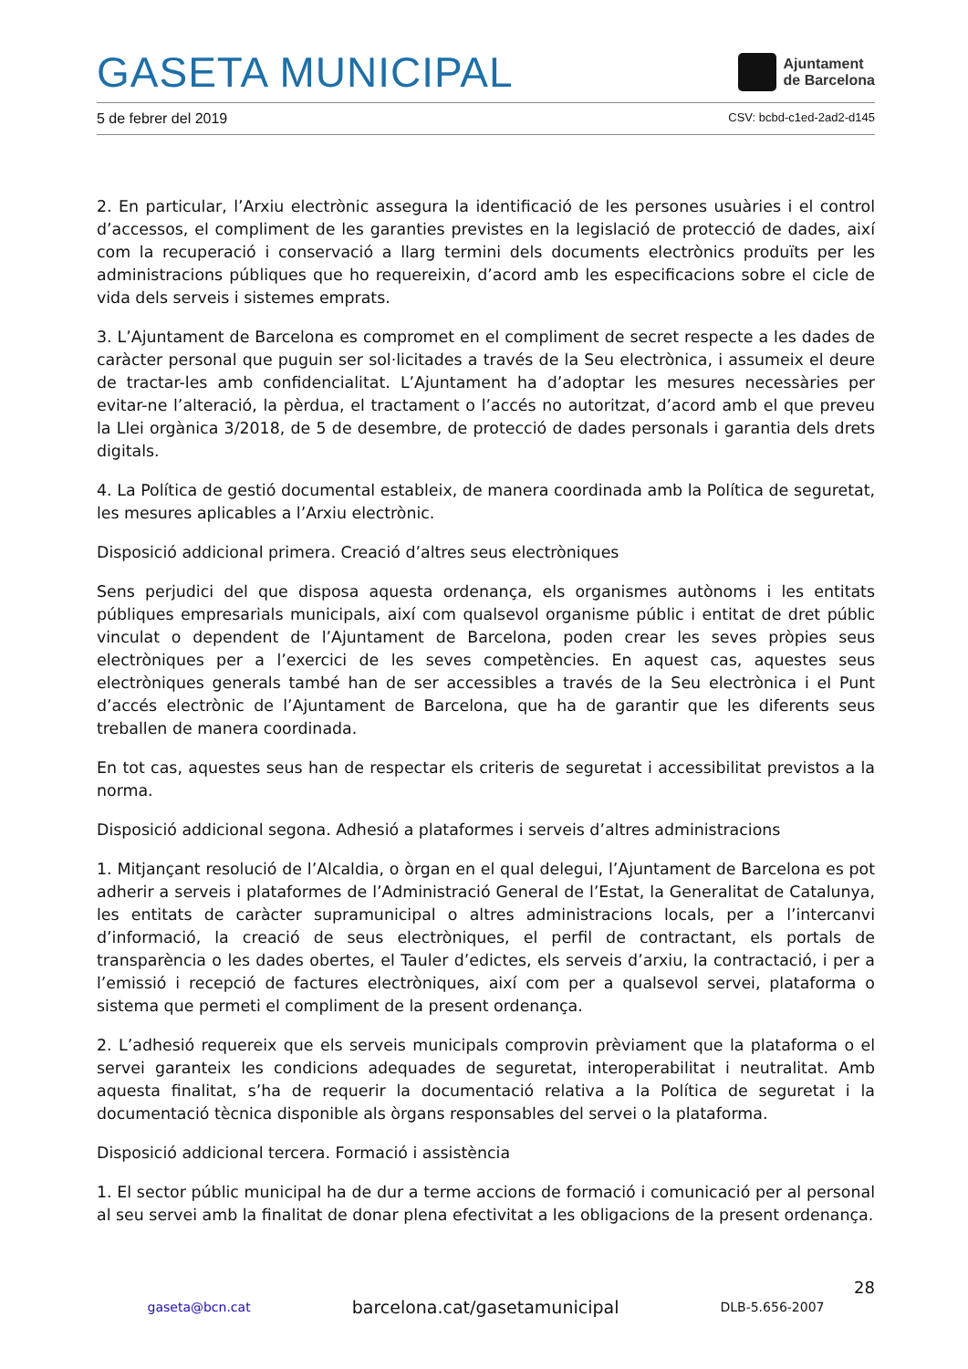GASETA MUNICIPAL
Ajuntament
de Barcelona
5 de febrer del 2019 CSV: bcbd-c1ed-2ad2-d145
2. En particular, l’Arxiu electrònic assegura la identificació de les persones usuàries i el control d’accessos, el compliment de les garanties previstes en la legislació de protecció de dades, així com la recuperació i conservació a llarg termini dels documents electrònics produïts per les administracions públiques que ho requereixin, d’acord amb les especificacions sobre el cicle de vida dels serveis i sistemes emprats.
3. L’Ajuntament de Barcelona es compromet en el compliment de secret respecte a les dades de caràcter personal que puguin ser sol·licitades a través de la Seu electrònica, i assumeix el deure de tractar-les amb confidencialitat. L’Ajuntament ha d’adoptar les mesures necessàries per evitar-ne l’alteració, la pèrdua, el tractament o l’accés no autoritzat, d’acord amb el que preveu la Llei orgànica 3/2018, de 5 de desembre, de protecció de dades personals i garantia dels drets digitals.
4. La Política de gestió documental estableix, de manera coordinada amb la Política de seguretat, les mesures aplicables a l’Arxiu electrònic.
Disposició addicional primera. Creació d’altres seus electròniques
Sens perjudici del que disposa aquesta ordenança, els organismes autònoms i les entitats públiques empresarials municipals, així com qualsevol organisme públic i entitat de dret públic vinculat o dependent de l’Ajuntament de Barcelona, poden crear les seves pròpies seus electròniques per a l’exercici de les seves competències. En aquest cas, aquestes seus electròniques generals també han de ser accessibles a través de la Seu electrònica i el Punt d’accés electrònic de l’Ajuntament de Barcelona, que ha de garantir que les diferents seus treballen de manera coordinada.
En tot cas, aquestes seus han de respectar els criteris de seguretat i accessibilitat previstos a la norma.
Disposició addicional segona. Adhesió a plataformes i serveis d’altres administracions
1. Mitjançant resolució de l’Alcaldia, o òrgan en el qual delegui, l’Ajuntament de Barcelona es pot adherir a serveis i plataformes de l’Administració General de l’Estat, la Generalitat de Catalunya, les entitats de caràcter supramunicipal o altres administracions locals, per a l’intercanvi d’informació, la creació de seus electròniques, el perfil de contractant, els portals de transparència o les dades obertes, el Tauler d’edictes, els serveis d’arxiu, la contractació, i per a l’emissió i recepció de factures electròniques, així com per a qualsevol servei, plataforma o sistema que permeti el compliment de la present ordenança.
2. L’adhesió requereix que els serveis municipals comprovin prèviament que la plataforma o el servei garanteix les condicions adequades de seguretat, interoperabilitat i neutralitat. Amb aquesta finalitat, s’ha de requerir la documentació relativa a la Política de seguretat i la documentació tècnica disponible als òrgans responsables del servei o la plataforma.
Disposició addicional tercera. Formació i assistència
1. El sector públic municipal ha de dur a terme accions de formació i comunicació per al personal al seu servei amb la finalitat de donar plena efectivitat a les obligacions de la present ordenança.
28
gaseta@bcn.cat barcelona.cat/gasetamunicipal DLB-5.656-2007